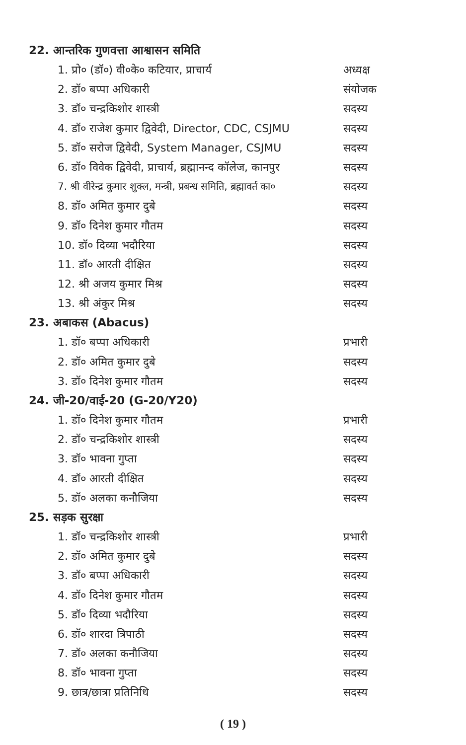22. आन्तरिक गुणवत्ता आश्वासन समिति
1. प्रो० (डॉ०) वी०के० कटियार, प्राचार्य अध्यक्ष
2. डॉ० बप्पा अधिकारी संयोजक
3. डॉ० चन्द्रकिशोर शास्त्री सदस्य
4. डॉ० राजेश कुमार द्विवेदी, Director, CDC, CSJMU सदस्य
5. डॉ० सरोज द्विवेदी, System Manager, CSJMU सदस्य
6. डॉ० विवेक द्विवेदी, प्राचार्य, ब्रह्मानन्द कॉलेज, कानपुर सदस्य
7. श्री वीरेन्द्र कुमार शुक्ल, मन्त्री, प्रबन्ध समिति, ब्रह्मावर्त का० सदस्य
8. डॉ० अमित कुमार दुबे सदस्य
9. डॉ० दिनेश कुमार गौतम सदस्य
10. डॉ० दिव्या भदौरिया सदस्य
11. डॉ० आरती दीक्षित सदस्य
12. श्री अजय कुमार मिश्र सदस्य
13. श्री अंकुर मिश्र सदस्य
23. अबाकस (Abacus)
1. डॉ० बप्पा अधिकारी प्रभारी
2. डॉ० अमित कुमार दुबे सदस्य
3. डॉ० दिनेश कुमार गौतम सदस्य
24. जी-20/वाई-20 (G-20/Y20)
1. डॉ० दिनेश कुमार गौतम प्रभारी
2. डॉ० चन्द्रकिशोर शास्त्री सदस्य
3. डॉ० भावना गुप्ता सदस्य
4. डॉ० आरती दीक्षित सदस्य
5. डॉ० अलका कनौजिया सदस्य
25. सड़क सुरक्षा
1. डॉ० चन्द्रकिशोर शास्त्री प्रभारी
2. डॉ० अमित कुमार दुबे सदस्य
3. डॉ० बप्पा अधिकारी सदस्य
4. डॉ० दिनेश कुमार गौतम सदस्य
5. डॉ० दिव्या भदौरिया सदस्य
6. डॉ० शारदा त्रिपाठी सदस्य
7. डॉ० अलका कनौजिया सदस्य
8. डॉ० भावना गुप्ता सदस्य
9. छात्र/छात्रा प्रतिनिधि सदस्य
( 19 )